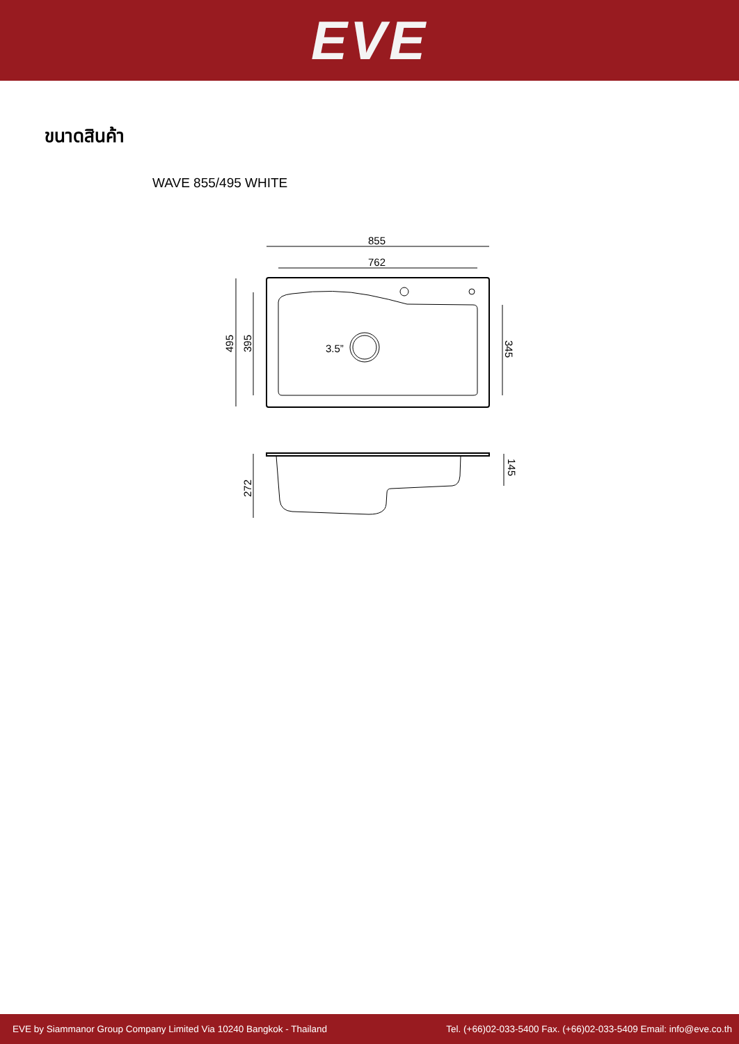EVE
ขนาดสินค้า
WAVE 855/495 WHITE
855
762
3.5”
495
395
345
272
145
EVE by Siammanor Group Company Limited Via 10240 Bangkok - Thailand Tel. (+66)02-033-5400 Fax. (+66)02-033-5409 Email: info@eve.co.th